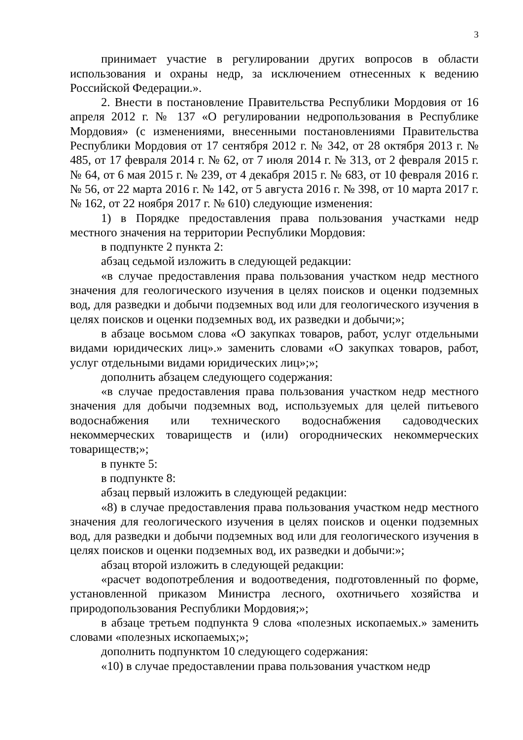3
принимает участие в регулировании других вопросов в области использования и охраны недр, за исключением отнесенных к ведению Российской Федерации.».
2. Внести в постановление Правительства Республики Мордовия от 16 апреля 2012 г. № 137 «О регулировании недропользования в Республике Мордовия» (с изменениями, внесенными постановлениями Правительства Республики Мордовия от 17 сентября 2012 г. № 342, от 28 октября 2013 г. № 485, от 17 февраля 2014 г. № 62, от 7 июля 2014 г. № 313, от 2 февраля 2015 г. № 64, от 6 мая 2015 г. № 239, от 4 декабря 2015 г. № 683, от 10 февраля 2016 г. № 56, от 22 марта 2016 г. № 142, от 5 августа 2016 г. № 398, от 10 марта 2017 г. № 162, от 22 ноября 2017 г. № 610) следующие изменения:
1) в Порядке предоставления права пользования участками недр местного значения на территории Республики Мордовия:
в подпункте 2 пункта 2:
абзац седьмой изложить в следующей редакции:
«в случае предоставления права пользования участком недр местного значения для геологического изучения в целях поисков и оценки подземных вод, для разведки и добычи подземных вод или для геологического изучения в целях поисков и оценки подземных вод, их разведки и добычи;»;
в абзаце восьмом слова «О закупках товаров, работ, услуг отдельными видами юридических лиц».» заменить словами «О закупках товаров, работ, услуг отдельными видами юридических лиц»;»;
дополнить абзацем следующего содержания:
«в случае предоставления права пользования участком недр местного значения для добычи подземных вод, используемых для целей питьевого водоснабжения или технического водоснабжения садоводческих некоммерческих товариществ и (или) огороднических некоммерческих товариществ;»;
в пункте 5:
в подпункте 8:
абзац первый изложить в следующей редакции:
«8) в случае предоставления права пользования участком недр местного значения для геологического изучения в целях поисков и оценки подземных вод, для разведки и добычи подземных вод или для геологического изучения в целях поисков и оценки подземных вод, их разведки и добычи:»;
абзац второй изложить в следующей редакции:
«расчет водопотребления и водоотведения, подготовленный по форме, установленной приказом Министра лесного, охотничьего хозяйства и природопользования Республики Мордовия;»;
в абзаце третьем подпункта 9 слова «полезных ископаемых.» заменить словами «полезных ископаемых;»;
дополнить подпунктом 10 следующего содержания:
«10) в случае предоставлении права пользования участком недр